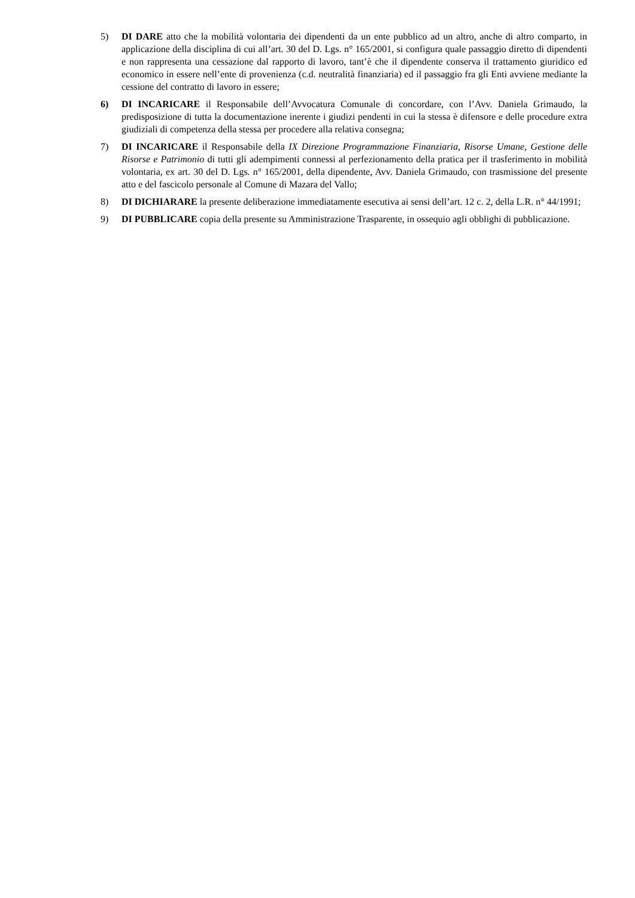5) DI DARE atto che la mobilità volontaria dei dipendenti da un ente pubblico ad un altro, anche di altro comparto, in applicazione della disciplina di cui all’art. 30 del D. Lgs. n° 165/2001, si configura quale passaggio diretto di dipendenti e non rappresenta una cessazione dal rapporto di lavoro, tant’è che il dipendente conserva il trattamento giuridico ed economico in essere nell’ente di provenienza (c.d. neutralità finanziaria) ed il passaggio fra gli Enti avviene mediante la cessione del contratto di lavoro in essere;
6) DI INCARICARE il Responsabile dell’Avvocatura Comunale di concordare, con l’Avv. Daniela Grimaudo, la predisposizione di tutta la documentazione inerente i giudizi pendenti in cui la stessa è difensore e delle procedure extra giudiziali di competenza della stessa per procedere alla relativa consegna;
7) DI INCARICARE il Responsabile della IX Direzione Programmazione Finanziaria, Risorse Umane, Gestione delle Risorse e Patrimonio di tutti gli adempimenti connessi al perfezionamento della pratica per il trasferimento in mobilità volontaria, ex art. 30 del D. Lgs. n° 165/2001, della dipendente, Avv. Daniela Grimaudo, con trasmissione del presente atto e del fascicolo personale al Comune di Mazara del Vallo;
8) DI DICHIARARE la presente deliberazione immediatamente esecutiva ai sensi dell’art. 12 c. 2, della L.R. n° 44/1991;
9) DI PUBBLICARE copia della presente su Amministrazione Trasparente, in ossequio agli obblighi di pubblicazione.